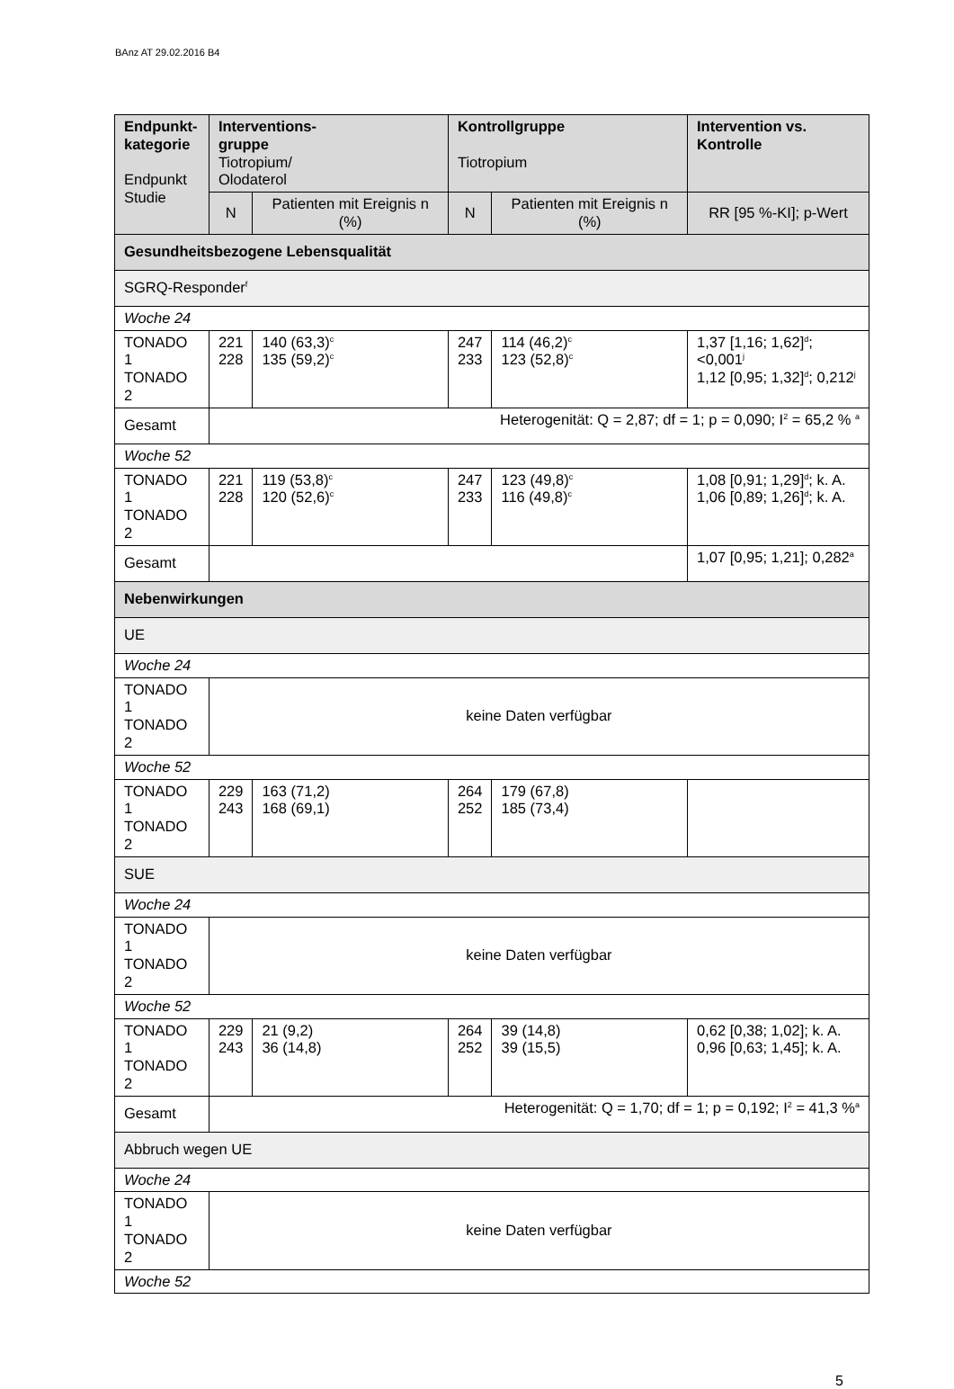BAnz AT 29.02.2016 B4
| Endpunkt- kategorie Endpunkt Studie | Interventions- gruppe Tiotropium/ Olodaterol | | Kontrollgruppe Tiotropium | | Intervention vs. Kontrolle |
| --- | --- | --- | --- | --- | --- |
| | N | Patienten mit Ereignis n (%) | N | Patienten mit Ereignis n (%) | RR [95 %-KI]; p-Wert |
| Gesundheitsbezogene Lebensqualität | | | | | |
| SGRQ-Responder<sup>f</sup> | | | | | |
| Woche 24 | | | | | |
| TONADO 1 TONADO 2 | 221 228 | 140 (63,3)<sup>c</sup> 135 (59,2)<sup>c</sup> | 247 233 | 114 (46,2)<sup>c</sup> 123 (52,8)<sup>c</sup> | 1,37 [1,16; 1,62]<sup>d</sup>; <0,001<sup>j</sup> 1,12 [0,95; 1,32]<sup>d</sup>; 0,212<sup>j</sup> |
| Gesamt | Heterogenität: Q = 2,87; df = 1; p = 0,090; I<sup>2</sup> = 65,2 % <sup>a</sup> | | | | |
| Woche 52 | | | | | |
| TONADO 1 TONADO 2 | 221 228 | 119 (53,8)<sup>c</sup> 120 (52,6)<sup>c</sup> | 247 233 | 123 (49,8)<sup>c</sup> 116 (49,8)<sup>c</sup> | 1,08 [0,91; 1,29]<sup>d</sup>; k. A. 1,06 [0,89; 1,26]<sup>d</sup>; k. A. |
| Gesamt | | | | | 1,07 [0,95; 1,21]; 0,282<sup>a</sup> |
| Nebenwirkungen | | | | | |
| UE | | | | | |
| Woche 24 | | | | | |
| TONADO 1 TONADO 2 | keine Daten verfügbar | | | | |
| Woche 52 | | | | | |
| TONADO 1 TONADO 2 | 229 243 | 163 (71,2) 168 (69,1) | 264 252 | 179 (67,8) 185 (73,4) | |
| SUE | | | | | |
| Woche 24 | | | | | |
| TONADO 1 TONADO 2 | keine Daten verfügbar | | | | |
| Woche 52 | | | | | |
| TONADO 1 TONADO 2 | 229 243 | 21 (9,2) 36 (14,8) | 264 252 | 39 (14,8) 39 (15,5) | 0,62 [0,38; 1,02]; k. A. 0,96 [0,63; 1,45]; k. A. |
| Gesamt | Heterogenität: Q = 1,70; df = 1; p = 0,192; I<sup>2</sup> = 41,3 %<sup>a</sup> | | | | |
| Abbruch wegen UE | | | | | |
| Woche 24 | | | | | |
| TONADO 1 TONADO 2 | keine Daten verfügbar | | | | |
| Woche 52 | | | | | |
5